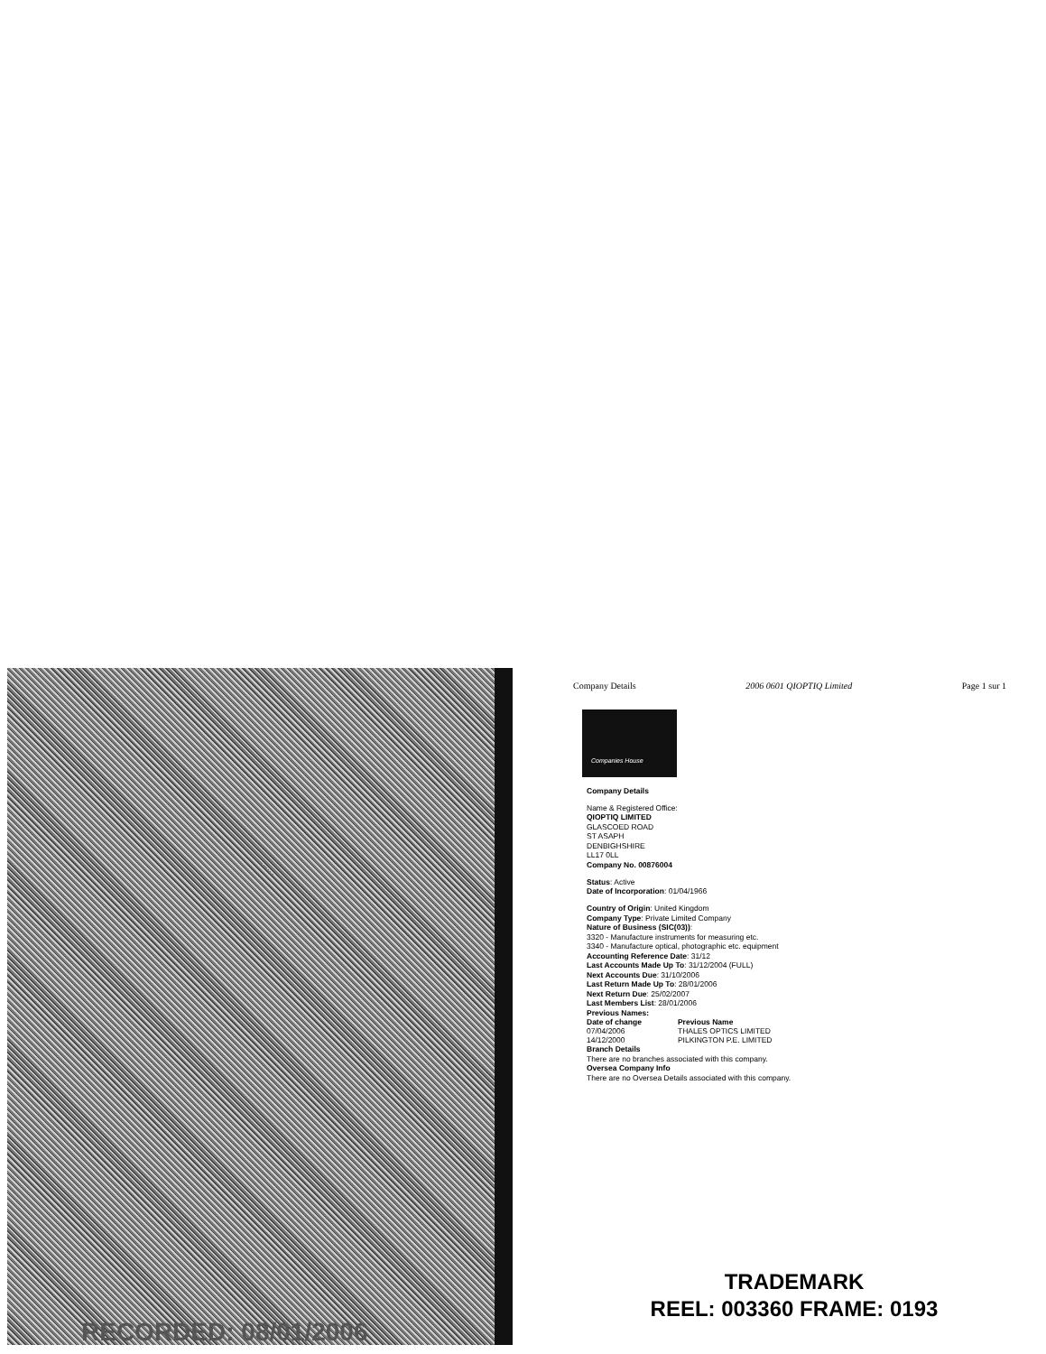RECORDED: 08/01/2006
Company Details 2006 0601 QIOPTIQ Limited Page 1 sur 1
Companies House
Company Details
Name & Registered Office:
QIOPTIQ LIMITED
GLASCOED ROAD
ST ASAPH
DENBIGHSHIRE
LL17 0LL
Company No. 00876004
Status: Active
Date of Incorporation: 01/04/1966
Country of Origin: United Kingdom
Company Type: Private Limited Company
Nature of Business (SIC(03)):
3320 - Manufacture instruments for measuring etc.
3340 - Manufacture optical, photographic etc. equipment
Accounting Reference Date: 31/12
Last Accounts Made Up To: 31/12/2004 (FULL)
Next Accounts Due: 31/10/2006
Last Return Made Up To: 28/01/2006
Next Return Due: 25/02/2007
Last Members List: 28/01/2006
Previous Names:
| Date of change | Previous Name |
| --- | --- |
| 07/04/2006 | THALES OPTICS LIMITED |
| 14/12/2000 | PILKINGTON P.E. LIMITED |
Branch Details
There are no branches associated with this company.
Oversea Company Info
There are no Oversea Details associated with this company.
TRADEMARK
REEL: 003360 FRAME: 0193